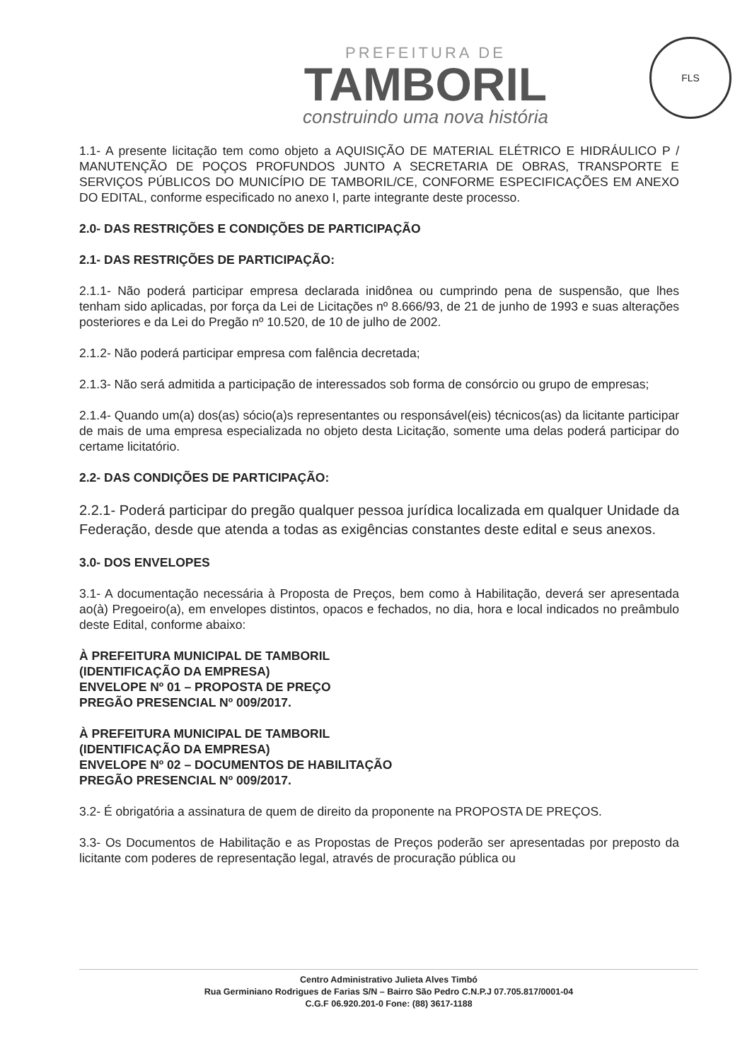PREFEITURA DE
TAMBORIL
construindo uma nova história
FLS
1.1- A presente licitação tem como objeto a AQUISIÇÃO DE MATERIAL ELÉTRICO E HIDRÁULICO P / MANUTENÇÃO DE POÇOS PROFUNDOS JUNTO A SECRETARIA DE OBRAS, TRANSPORTE E SERVIÇOS PÚBLICOS DO MUNICÍPIO DE TAMBORIL/CE, CONFORME ESPECIFICAÇÕES EM ANEXO DO EDITAL, conforme especificado no anexo I, parte integrante deste processo.
2.0- DAS RESTRIÇÕES E CONDIÇÕES DE PARTICIPAÇÃO
2.1- DAS RESTRIÇÕES DE PARTICIPAÇÃO:
2.1.1- Não poderá participar empresa declarada inidônea ou cumprindo pena de suspensão, que lhes tenham sido aplicadas, por força da Lei de Licitações nº 8.666/93, de 21 de junho de 1993 e suas alterações posteriores e da Lei do Pregão nº 10.520, de 10 de julho de 2002.
2.1.2- Não poderá participar empresa com falência decretada;
2.1.3- Não será admitida a participação de interessados sob forma de consórcio ou grupo de empresas;
2.1.4- Quando um(a) dos(as) sócio(a)s representantes ou responsável(eis) técnicos(as) da licitante participar de mais de uma empresa especializada no objeto desta Licitação, somente uma delas poderá participar do certame licitatório.
2.2- DAS CONDIÇÕES DE PARTICIPAÇÃO:
2.2.1- Poderá participar do pregão qualquer pessoa jurídica localizada em qualquer Unidade da Federação, desde que atenda a todas as exigências constantes deste edital e seus anexos.
3.0- DOS ENVELOPES
3.1- A documentação necessária à Proposta de Preços, bem como à Habilitação, deverá ser apresentada ao(à) Pregoeiro(a), em envelopes distintos, opacos e fechados, no dia, hora e local indicados no preâmbulo deste Edital, conforme abaixo:
À PREFEITURA MUNICIPAL DE TAMBORIL
(IDENTIFICAÇÃO DA EMPRESA)
ENVELOPE Nº 01 – PROPOSTA DE PREÇO
PREGÃO PRESENCIAL Nº 009/2017.
À PREFEITURA MUNICIPAL DE TAMBORIL
(IDENTIFICAÇÃO DA EMPRESA)
ENVELOPE Nº 02 – DOCUMENTOS DE HABILITAÇÃO
PREGÃO PRESENCIAL Nº 009/2017.
3.2- É obrigatória a assinatura de quem de direito da proponente na PROPOSTA DE PREÇOS.
3.3- Os Documentos de Habilitação e as Propostas de Preços poderão ser apresentadas por preposto da licitante com poderes de representação legal, através de procuração pública ou
Centro Administrativo Julieta Alves Timbó
Rua Germiniano Rodrigues de Farias S/N – Bairro São Pedro C.N.P.J 07.705.817/0001-04
C.G.F 06.920.201-0 Fone: (88) 3617-1188